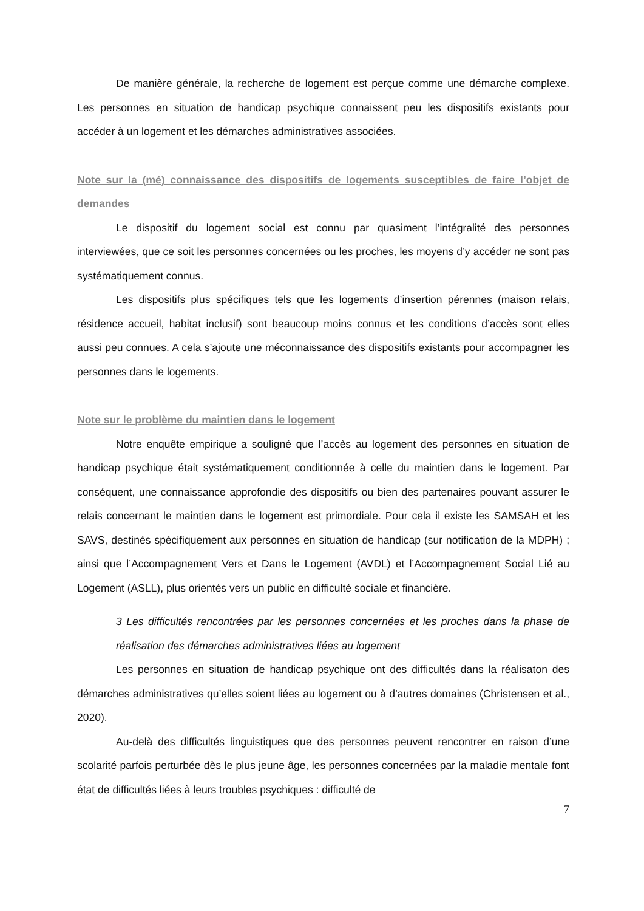De manière générale, la recherche de logement est perçue comme une démarche complexe. Les personnes en situation de handicap psychique connaissent peu les dispositifs existants pour accéder à un logement et les démarches administratives associées.
Note sur la (mé) connaissance des dispositifs de logements susceptibles de faire l’objet de demandes
Le dispositif du logement social est connu par quasiment l’intégralité des personnes interviewées, que ce soit les personnes concernées ou les proches, les moyens d’y accéder ne sont pas systématiquement connus.
Les dispositifs plus spécifiques tels que les logements d’insertion pérennes (maison relais, résidence accueil, habitat inclusif) sont beaucoup moins connus et les conditions d’accès sont elles aussi peu connues. A cela s’ajoute une méconnaissance des dispositifs existants pour accompagner les personnes dans le logements.
Note sur le problème du maintien dans le logement
Notre enquête empirique a souligné que l’accès au logement des personnes en situation de handicap psychique était systématiquement conditionnée à celle du maintien dans le logement. Par conséquent, une connaissance approfondie des dispositifs ou bien des partenaires pouvant assurer le relais concernant le maintien dans le logement est primordiale. Pour cela il existe les SAMSAH et les SAVS, destinés spécifiquement aux personnes en situation de handicap (sur notification de la MDPH) ; ainsi que l’Accompagnement Vers et Dans le Logement (AVDL) et l’Accompagnement Social Lié au Logement (ASLL), plus orientés vers un public en difficulté sociale et financière.
3 Les difficultés rencontrées par les personnes concernées et les proches dans la phase de réalisation des démarches administratives liées au logement
Les personnes en situation de handicap psychique ont des difficultés dans la réalisaton des démarches administratives qu’elles soient liées au logement ou à d’autres domaines (Christensen et al., 2020).
Au-delà des difficultés linguistiques que des personnes peuvent rencontrer en raison d’une scolarité parfois perturbée dès le plus jeune âge, les personnes concernées par la maladie mentale font état de difficultés liées à leurs troubles psychiques : difficulté de
7